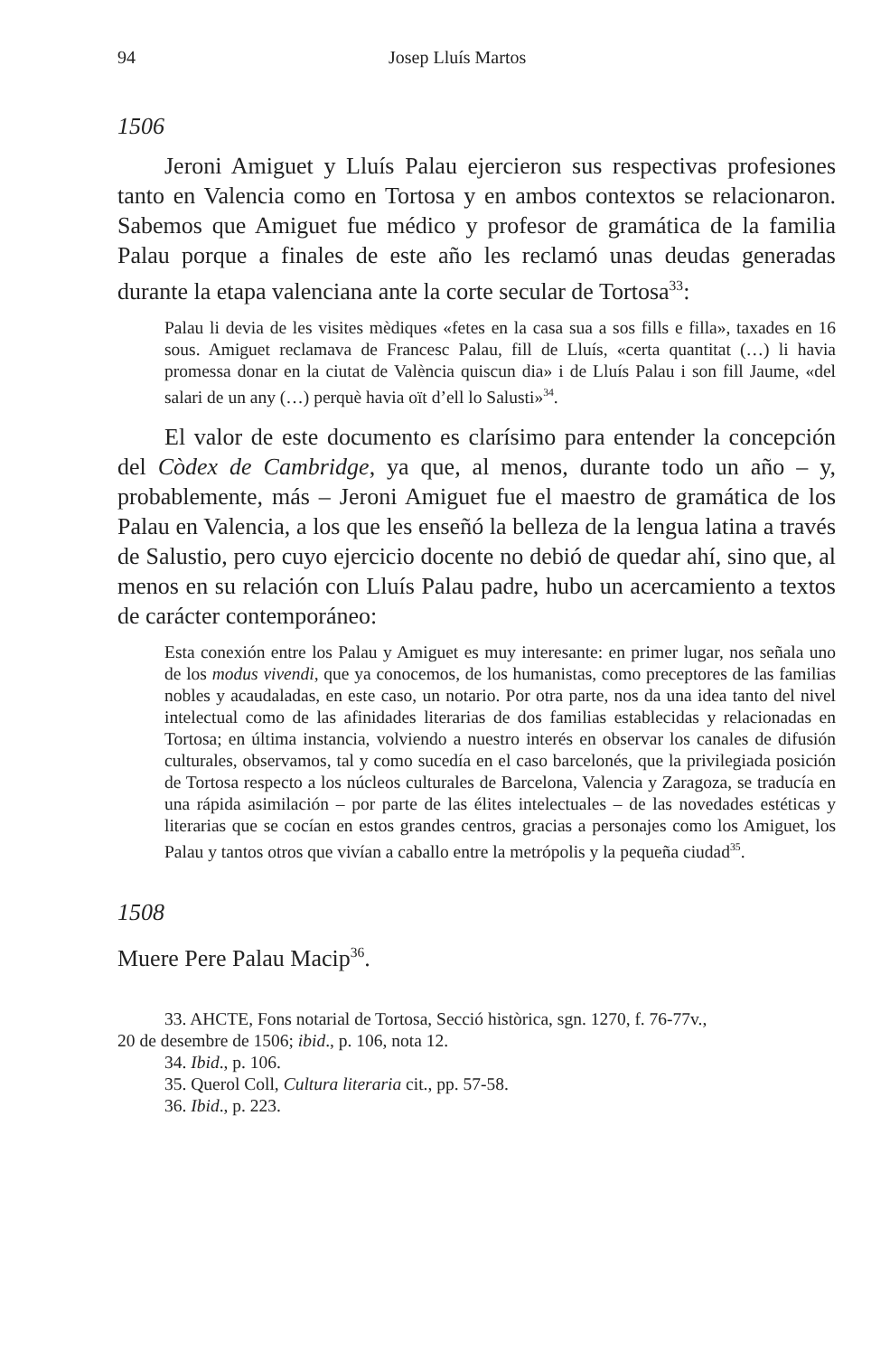94 Josep Lluís Martos
1506
Jeroni Amiguet y Lluís Palau ejercieron sus respectivas profesiones tanto en Valencia como en Tortosa y en ambos contextos se relacionaron. Sabemos que Amiguet fue médico y profesor de gramática de la familia Palau porque a finales de este año les reclamó unas deudas generadas durante la etapa valenciana ante la corte secular de Tortosa<sup>33</sup>:
Palau li devia de les visites mèdiques «fetes en la casa sua a sos fills e filla», taxades en 16 sous. Amiguet reclamava de Francesc Palau, fill de Lluís, «certa quantitat (…) li havia promessa donar en la ciutat de València quiscun dia» i de Lluís Palau i son fill Jaume, «del salari de un any (…) perquè havia oït d’ell lo Salusti»<sup>34</sup>.
El valor de este documento es clarísimo para entender la concepción del Còdex de Cambridge, ya que, al menos, durante todo un año – y, probablemente, más – Jeroni Amiguet fue el maestro de gramática de los Palau en Valencia, a los que les enseñó la belleza de la lengua latina a través de Salustio, pero cuyo ejercicio docente no debió de quedar ahí, sino que, al menos en su relación con Lluís Palau padre, hubo un acercamiento a textos de carácter contemporáneo:
Esta conexión entre los Palau y Amiguet es muy interesante: en primer lugar, nos señala uno de los modus vivendi, que ya conocemos, de los humanistas, como preceptores de las familias nobles y acaudaladas, en este caso, un notario. Por otra parte, nos da una idea tanto del nivel intelectual como de las afinidades literarias de dos familias establecidas y relacionadas en Tortosa; en última instancia, volviendo a nuestro interés en observar los canales de difusión culturales, observamos, tal y como sucedía en el caso barcelonés, que la privilegiada posición de Tortosa respecto a los núcleos culturales de Barcelona, Valencia y Zaragoza, se traducía en una rápida asimilación – por parte de las élites intelectuales – de las novedades estéticas y literarias que se cocían en estos grandes centros, gracias a personajes como los Amiguet, los Palau y tantos otros que vivían a caballo entre la metrópolis y la pequeña ciudad<sup>35</sup>.
1508
Muere Pere Palau Macip<sup>36</sup>.
33. AHCTE, Fons notarial de Tortosa, Secció històrica, sgn. 1270, f. 76-77v.,
20 de desembre de 1506; ibid., p. 106, nota 12.
34. Ibid., p. 106.
35. Querol Coll, Cultura literaria cit., pp. 57-58.
36. Ibid., p. 223.